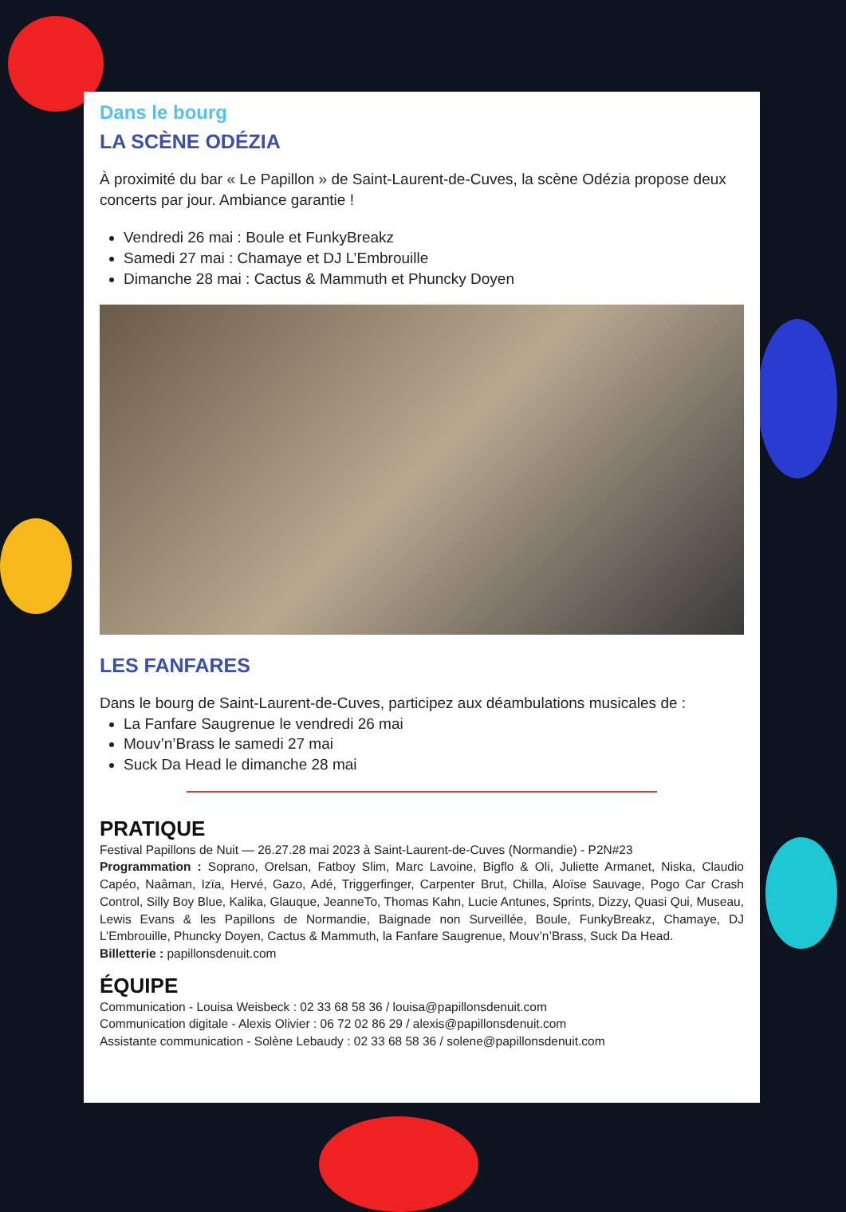Dans le bourg
LA SCÈNE ODÉZIA
À proximité du bar « Le Papillon » de Saint-Laurent-de-Cuves, la scène Odézia propose deux concerts par jour. Ambiance garantie !
Vendredi 26 mai : Boule et FunkyBreakz
Samedi 27 mai : Chamaye et DJ L’Embrouille
Dimanche 28 mai : Cactus & Mammuth et Phuncky Doyen
LES FANFARES
Dans le bourg de Saint-Laurent-de-Cuves, participez aux déambulations musicales de :
La Fanfare Saugrenue le vendredi 26 mai
Mouv’n’Brass le samedi 27 mai
Suck Da Head le dimanche 28 mai
PRATIQUE
Festival Papillons de Nuit — 26.27.28 mai 2023 à Saint-Laurent-de-Cuves (Normandie) - P2N#23
Programmation : Soprano, Orelsan, Fatboy Slim, Marc Lavoine, Bigflo & Oli, Juliette Armanet, Niska, Claudio Capéo, Naâman, Izïa, Hervé, Gazo, Adé, Triggerfinger, Carpenter Brut, Chilla, Aloïse Sauvage, Pogo Car Crash Control, Silly Boy Blue, Kalika, Glauque, JeanneTo, Thomas Kahn, Lucie Antunes, Sprints, Dizzy, Quasi Qui, Museau, Lewis Evans & les Papillons de Normandie, Baignade non Surveillée, Boule, FunkyBreakz, Chamaye, DJ L’Embrouille, Phuncky Doyen, Cactus & Mammuth, la Fanfare Saugrenue, Mouv’n’Brass, Suck Da Head.
Billetterie : papillonsdenuit.com
ÉQUIPE
Communication - Louisa Weisbeck : 02 33 68 58 36 / louisa@papillonsdenuit.com
Communication digitale - Alexis Olivier : 06 72 02 86 29 / alexis@papillonsdenuit.com
Assistante communication - Solène Lebaudy : 02 33 68 58 36 / solene@papillonsdenuit.com